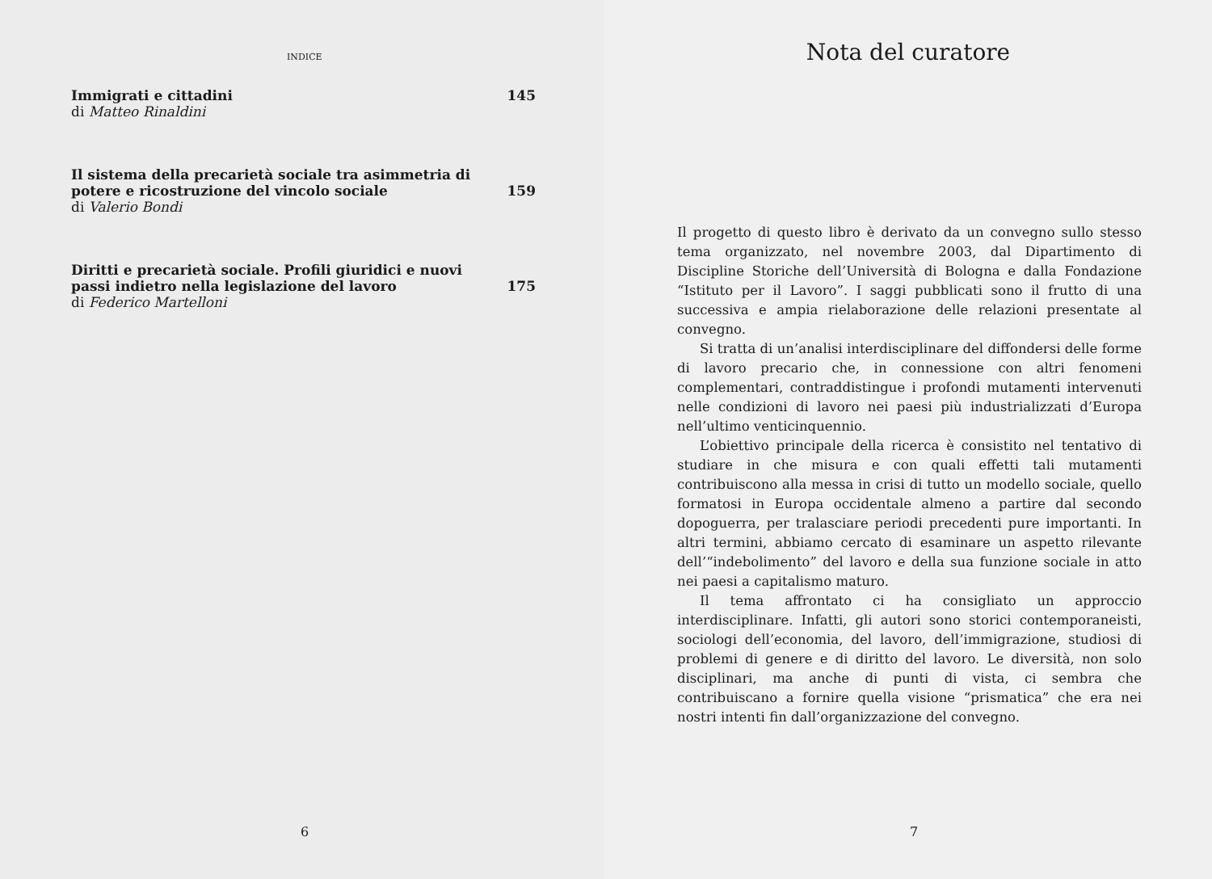INDICE
Immigrati e cittadini 145
di Matteo Rinaldini
Il sistema della precarietà sociale tra asimmetria di potere e ricostruzione del vincolo sociale 159
di Valerio Bondi
Diritti e precarietà sociale. Profili giuridici e nuovi passi indietro nella legislazione del lavoro 175
di Federico Martelloni
6
Nota del curatore
Il progetto di questo libro è derivato da un convegno sullo stesso tema organizzato, nel novembre 2003, dal Dipartimento di Discipline Storiche dell’Università di Bologna e dalla Fondazione “Istituto per il Lavoro”. I saggi pubblicati sono il frutto di una successiva e ampia rielaborazione delle relazioni presentate al convegno.
Si tratta di un’analisi interdisciplinare del diffondersi delle forme di lavoro precario che, in connessione con altri fenomeni complementari, contraddistingue i profondi mutamenti intervenuti nelle condizioni di lavoro nei paesi più industrializzati d’Europa nell’ultimo venticinquennio.
L’obiettivo principale della ricerca è consistito nel tentativo di studiare in che misura e con quali effetti tali mutamenti contribuiscono alla messa in crisi di tutto un modello sociale, quello formatosi in Europa occidentale almeno a partire dal secondo dopoguerra, per tralasciare periodi precedenti pure importanti. In altri termini, abbiamo cercato di esaminare un aspetto rilevante dell’“indebolimento” del lavoro e della sua funzione sociale in atto nei paesi a capitalismo maturo.
Il tema affrontato ci ha consigliato un approccio interdisciplinare. Infatti, gli autori sono storici contemporaneisti, sociologi dell’economia, del lavoro, dell’immigrazione, studiosi di problemi di genere e di diritto del lavoro. Le diversità, non solo disciplinari, ma anche di punti di vista, ci sembra che contribuiscano a fornire quella visione “prismatica” che era nei nostri intenti fin dall’organizzazione del convegno.
7